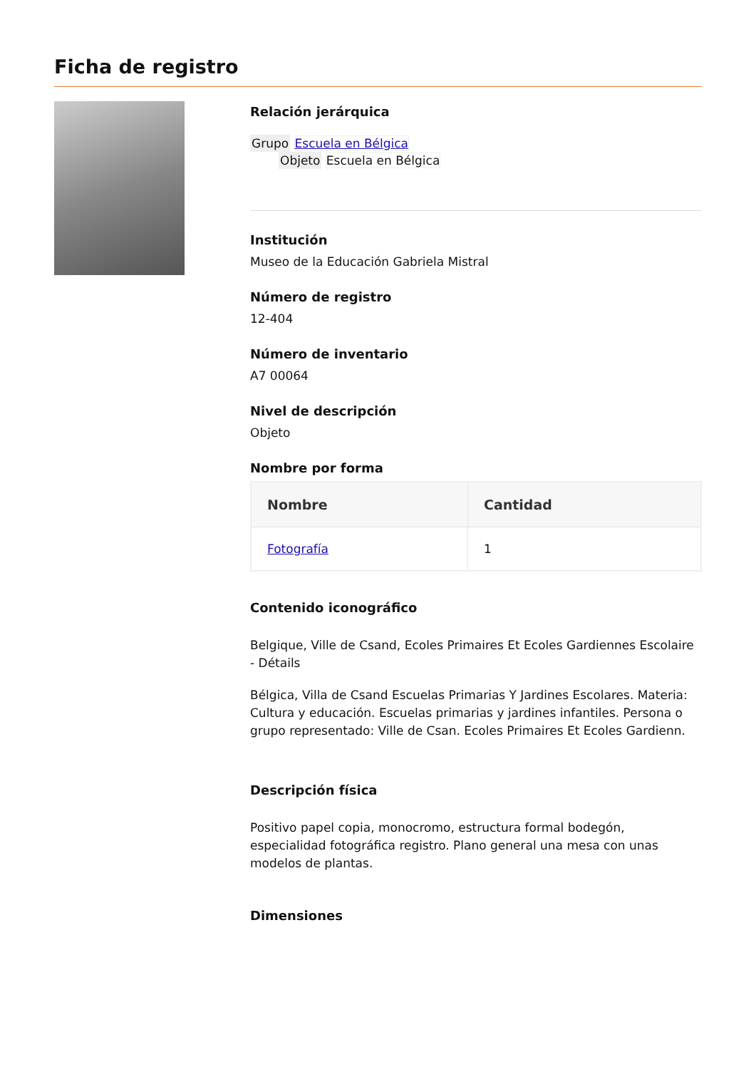Ficha de registro
Relación jerárquica
Grupo Escuela en Bélgica
Objeto Escuela en Bélgica
Institución
Museo de la Educación Gabriela Mistral
Número de registro
12-404
Número de inventario
A7 00064
Nivel de descripción
Objeto
Nombre por forma
| Nombre | Cantidad |
| --- | --- |
| Fotografía | 1 |
Contenido iconográfico
Belgique, Ville de Csand, Ecoles Primaires Et Ecoles Gardiennes Escolaire - Détails
Bélgica, Villa de Csand Escuelas Primarias Y Jardines Escolares. Materia: Cultura y educación. Escuelas primarias y jardines infantiles. Persona o grupo representado: Ville de Csan. Ecoles Primaires Et Ecoles Gardienn.
Descripción física
Positivo papel copia, monocromo, estructura formal bodegón, especialidad fotográfica registro. Plano general una mesa con unas modelos de plantas.
Dimensiones